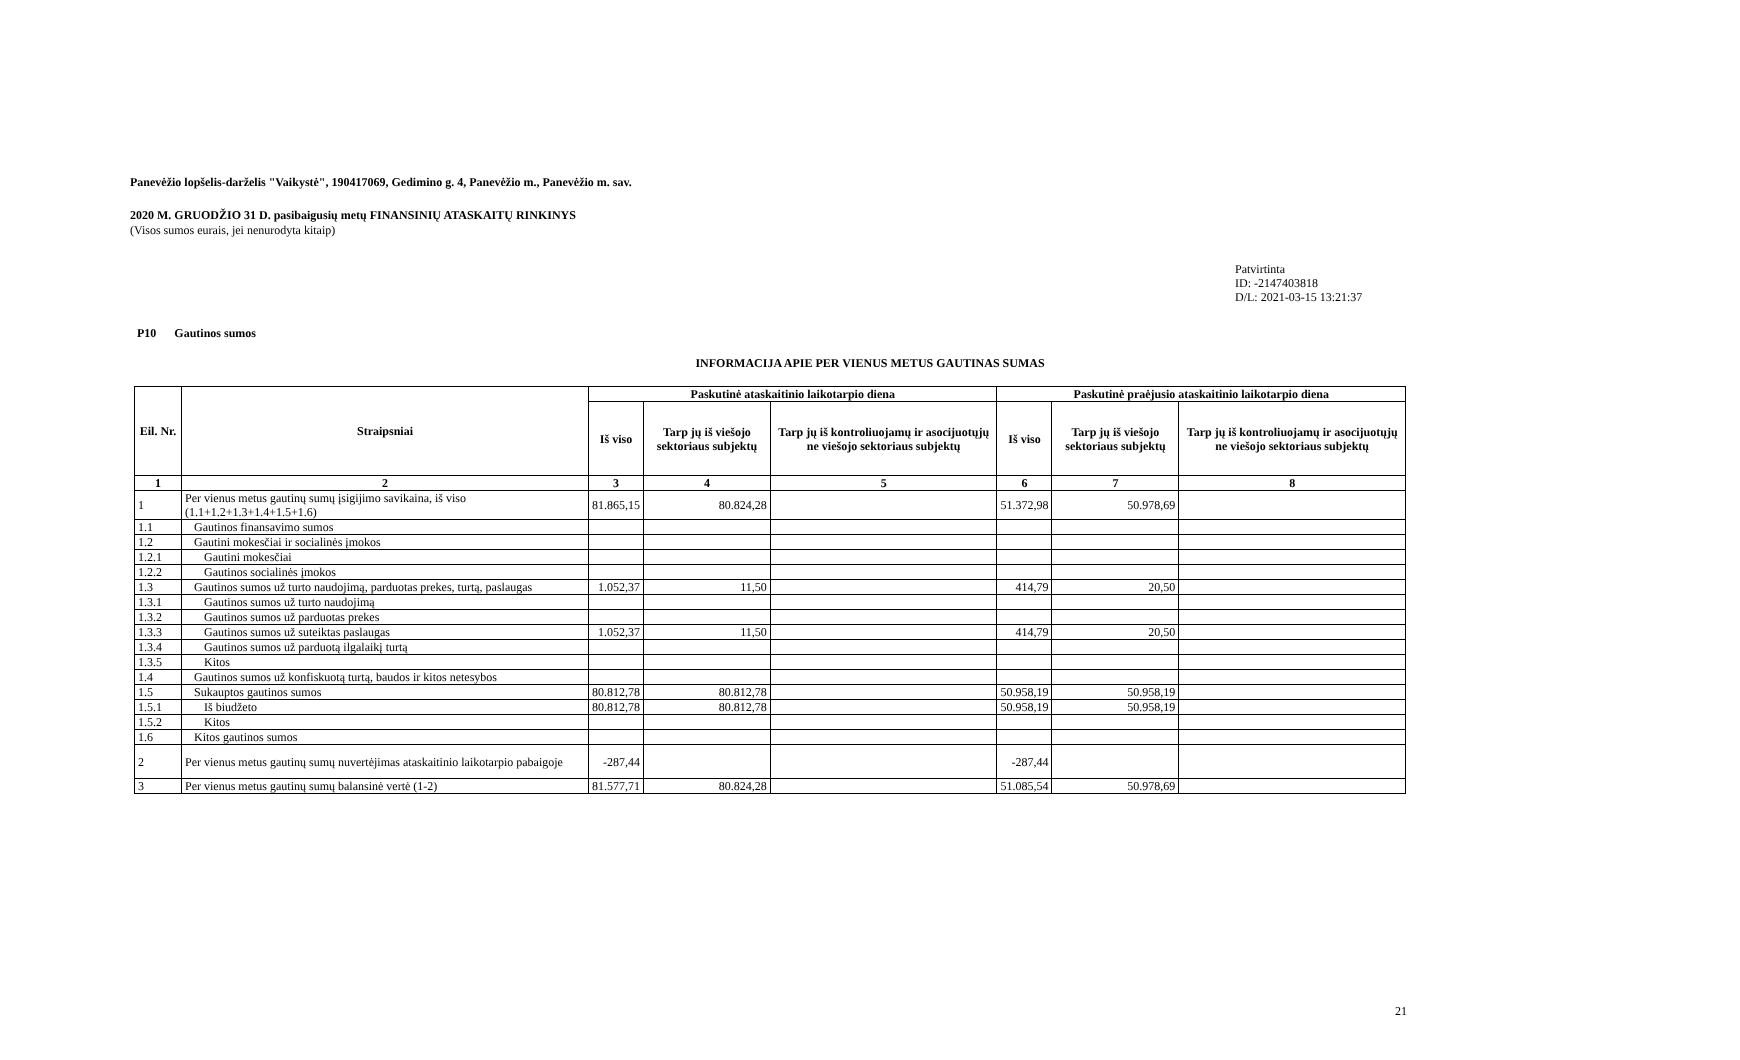Panevėžio lopšelis-darželis "Vaikystė", 190417069, Gedimino g. 4, Panevėžio m., Panevėžio m. sav.
2020 M. GRUODŽIO 31 D. pasibaigusių metų FINANSINIŲ ATASKAITŲ RINKINYS
(Visos sumos eurais, jei nenurodyta kitaip)
Patvirtinta
ID: -2147403818
D/L: 2021-03-15 13:21:37
P10 Gautinos sumos
INFORMACIJA APIE PER VIENUS METUS GAUTINAS SUMAS
| Eil. Nr. | Straipsniai | Paskutinė ataskaitinio laikotarpio diena | | | Paskutinė praėjusio ataskaitinio laikotarpio diena | | |
| --- | --- | --- | --- | --- | --- | --- | --- |
| | | Iš viso | Tarp jų iš viešojo sektoriaus subjektų | Tarp jų iš kontroliuojamų ir asocijuotųjų ne viešojo sektoriaus subjektų | Iš viso | Tarp jų iš viešojo sektoriaus subjektų | Tarp jų iš kontroliuojamų ir asocijuotųjų ne viešojo sektoriaus subjektų |
| 1 | 2 | 3 | 4 | 5 | 6 | 7 | 8 |
| 1 | Per vienus metus gautinų sumų įsigijimo savikaina, iš viso (1.1+1.2+1.3+1.4+1.5+1.6) | 81.865,15 | 80.824,28 | | 51.372,98 | 50.978,69 | |
| 1.1 | Gautinos finansavimo sumos | | | | | | |
| 1.2 | Gautini mokesčiai ir socialinės įmokos | | | | | | |
| 1.2.1 | Gautini mokesčiai | | | | | | |
| 1.2.2 | Gautinos socialinės įmokos | | | | | | |
| 1.3 | Gautinos sumos už turto naudojimą, parduotas prekes, turtą, paslaugas | 1.052,37 | 11,50 | | 414,79 | 20,50 | |
| 1.3.1 | Gautinos sumos už turto naudojimą | | | | | | |
| 1.3.2 | Gautinos sumos už parduotas prekes | | | | | | |
| 1.3.3 | Gautinos sumos už suteiktas paslaugas | 1.052,37 | 11,50 | | 414,79 | 20,50 | |
| 1.3.4 | Gautinos sumos už parduotą ilgalaikį turtą | | | | | | |
| 1.3.5 | Kitos | | | | | | |
| 1.4 | Gautinos sumos už konfiskuotą turtą, baudos ir kitos netesybos | | | | | | |
| 1.5 | Sukauptos gautinos sumos | 80.812,78 | 80.812,78 | | 50.958,19 | 50.958,19 | |
| 1.5.1 | Iš biudžeto | 80.812,78 | 80.812,78 | | 50.958,19 | 50.958,19 | |
| 1.5.2 | Kitos | | | | | | |
| 1.6 | Kitos gautinos sumos | | | | | | |
| 2 | Per vienus metus gautinų sumų nuvertėjimas ataskaitinio laikotarpio pabaigoje | -287,44 | | | -287,44 | | |
| 3 | Per vienus metus gautinų sumų balansinė vertė (1-2) | 81.577,71 | 80.824,28 | | 51.085,54 | 50.978,69 | |
21